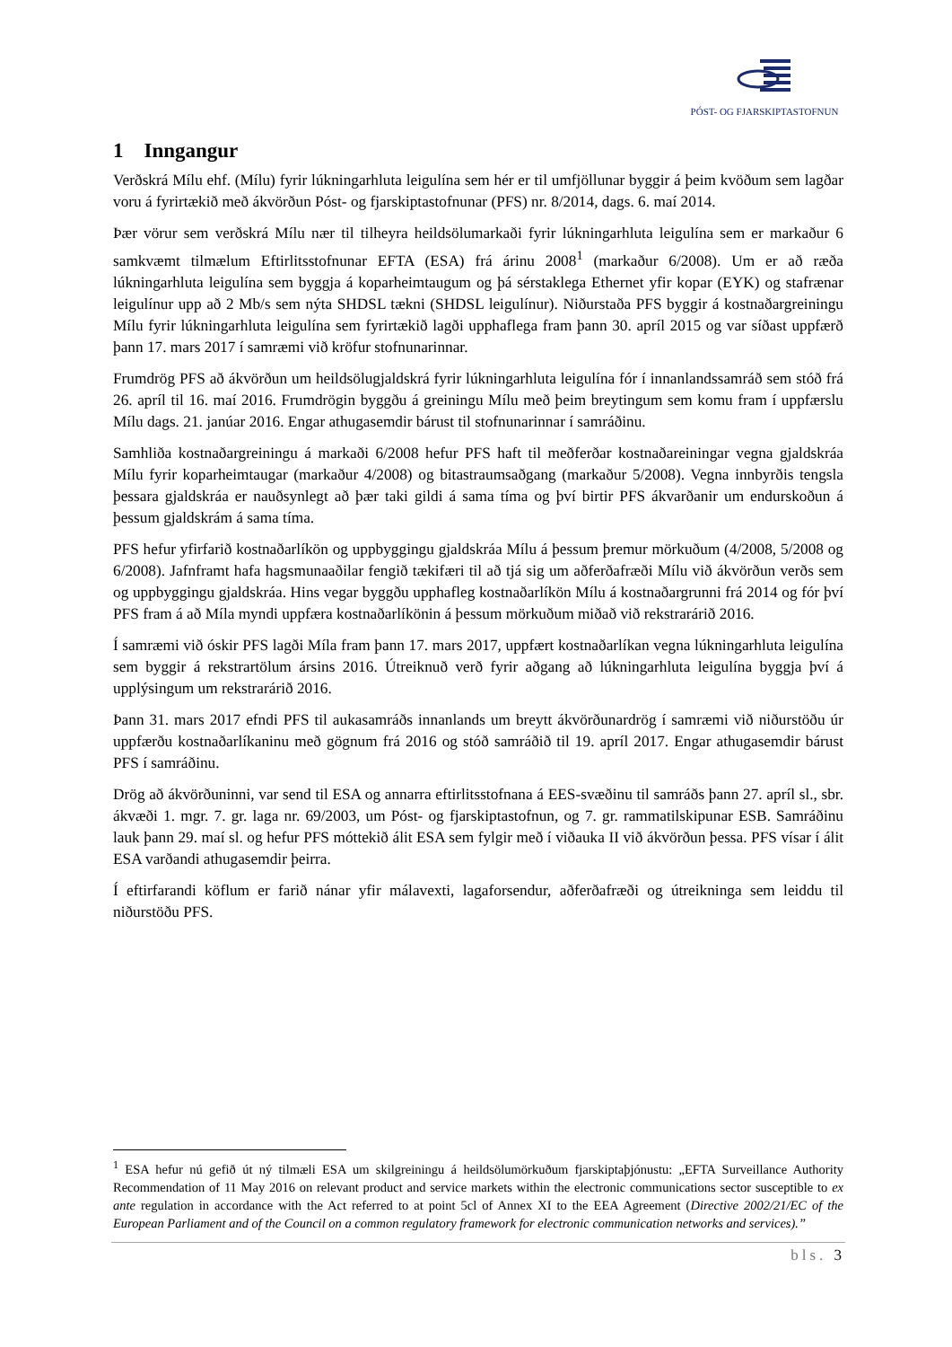PÓST- OG FJARSKIPTASTOFNUN
1 Inngangur
Verðskrá Mílu ehf. (Mílu) fyrir lúkningarhluta leigulína sem hér er til umfjöllunar byggir á þeim kvöðum sem lagðar voru á fyrirtækið með ákvörðun Póst- og fjarskiptastofnunar (PFS) nr. 8/2014, dags. 6. maí 2014.
Þær vörur sem verðskrá Mílu nær til tilheyra heildsölumarkaði fyrir lúkningarhluta leigulína sem er markaður 6 samkvæmt tilmælum Eftirlitsstofnunar EFTA (ESA) frá árinu 2008<sup>1</sup> (markaður 6/2008). Um er að ræða lúkningarhluta leigulína sem byggja á koparheimtaugum og þá sérstaklega Ethernet yfir kopar (EYK) og stafrænar leigulínur upp að 2 Mb/s sem nýta SHDSL tækni (SHDSL leigulínur). Niðurstaða PFS byggir á kostnaðargreiningu Mílu fyrir lúkningarhluta leigulína sem fyrirtækið lagði upphaflega fram þann 30. apríl 2015 og var síðast uppfærð þann 17. mars 2017 í samræmi við kröfur stofnunarinnar.
Frumdrög PFS að ákvörðun um heildsölugjaldskrá fyrir lúkningarhluta leigulína fór í innanlandssamráð sem stóð frá 26. apríl til 16. maí 2016. Frumdrögin byggðu á greiningu Mílu með þeim breytingum sem komu fram í uppfærslu Mílu dags. 21. janúar 2016. Engar athugasemdir bárust til stofnunarinnar í samráðinu.
Samhliða kostnaðargreiningu á markaði 6/2008 hefur PFS haft til meðferðar kostnaðareiningar vegna gjaldskráa Mílu fyrir koparheimtaugar (markaður 4/2008) og bitastraumsaðgang (markaður 5/2008). Vegna innbyrðis tengsla þessara gjaldskráa er nauðsynlegt að þær taki gildi á sama tíma og því birtir PFS ákvarðanir um endurskoðun á þessum gjaldskrám á sama tíma.
PFS hefur yfirfarið kostnaðarlíkön og uppbyggingu gjaldskráa Mílu á þessum þremur mörkuðum (4/2008, 5/2008 og 6/2008). Jafnframt hafa hagsmunaaðilar fengið tækifæri til að tjá sig um aðferðafræði Mílu við ákvörðun verðs sem og uppbyggingu gjaldskráa. Hins vegar byggðu upphafleg kostnaðarlíkön Mílu á kostnaðargrunni frá 2014 og fór því PFS fram á að Míla myndi uppfæra kostnaðarlíkönin á þessum mörkuðum miðað við rekstrarárið 2016.
Í samræmi við óskir PFS lagði Míla fram þann 17. mars 2017, uppfært kostnaðarlíkan vegna lúkningarhluta leigulína sem byggir á rekstrartölum ársins 2016. Útreiknuð verð fyrir aðgang að lúkningarhluta leigulína byggja því á upplýsingum um rekstrarárið 2016.
Þann 31. mars 2017 efndi PFS til aukasamráðs innanlands um breytt ákvörðunardrög í samræmi við niðurstöðu úr uppfærðu kostnaðarlíkaninu með gögnum frá 2016 og stóð samráðið til 19. apríl 2017. Engar athugasemdir bárust PFS í samráðinu.
Drög að ákvörðuninni, var send til ESA og annarra eftirlitsstofnana á EES-svæðinu til samráðs þann 27. apríl sl., sbr. ákvæði 1. mgr. 7. gr. laga nr. 69/2003, um Póst- og fjarskiptastofnun, og 7. gr. rammatilskipunar ESB. Samráðinu lauk þann 29. maí sl. og hefur PFS móttekið álit ESA sem fylgir með í viðauka II við ákvörðun þessa. PFS vísar í álit ESA varðandi athugasemdir þeirra.
Í eftirfarandi köflum er farið nánar yfir málavexti, lagaforsendur, aðferðafræði og útreikninga sem leiddu til niðurstöðu PFS.
<sup>1</sup> ESA hefur nú gefið út ný tilmæli ESA um skilgreiningu á heildsölumörkuðum fjarskiptaþjónustu: „EFTA Surveillance Authority Recommendation of 11 May 2016 on relevant product and service markets within the electronic communications sector susceptible to ex ante regulation in accordance with the Act referred to at point 5cl of Annex XI to the EEA Agreement (Directive 2002/21/EC of the European Parliament and of the Council on a common regulatory framework for electronic communication networks and services).”
bls. 3